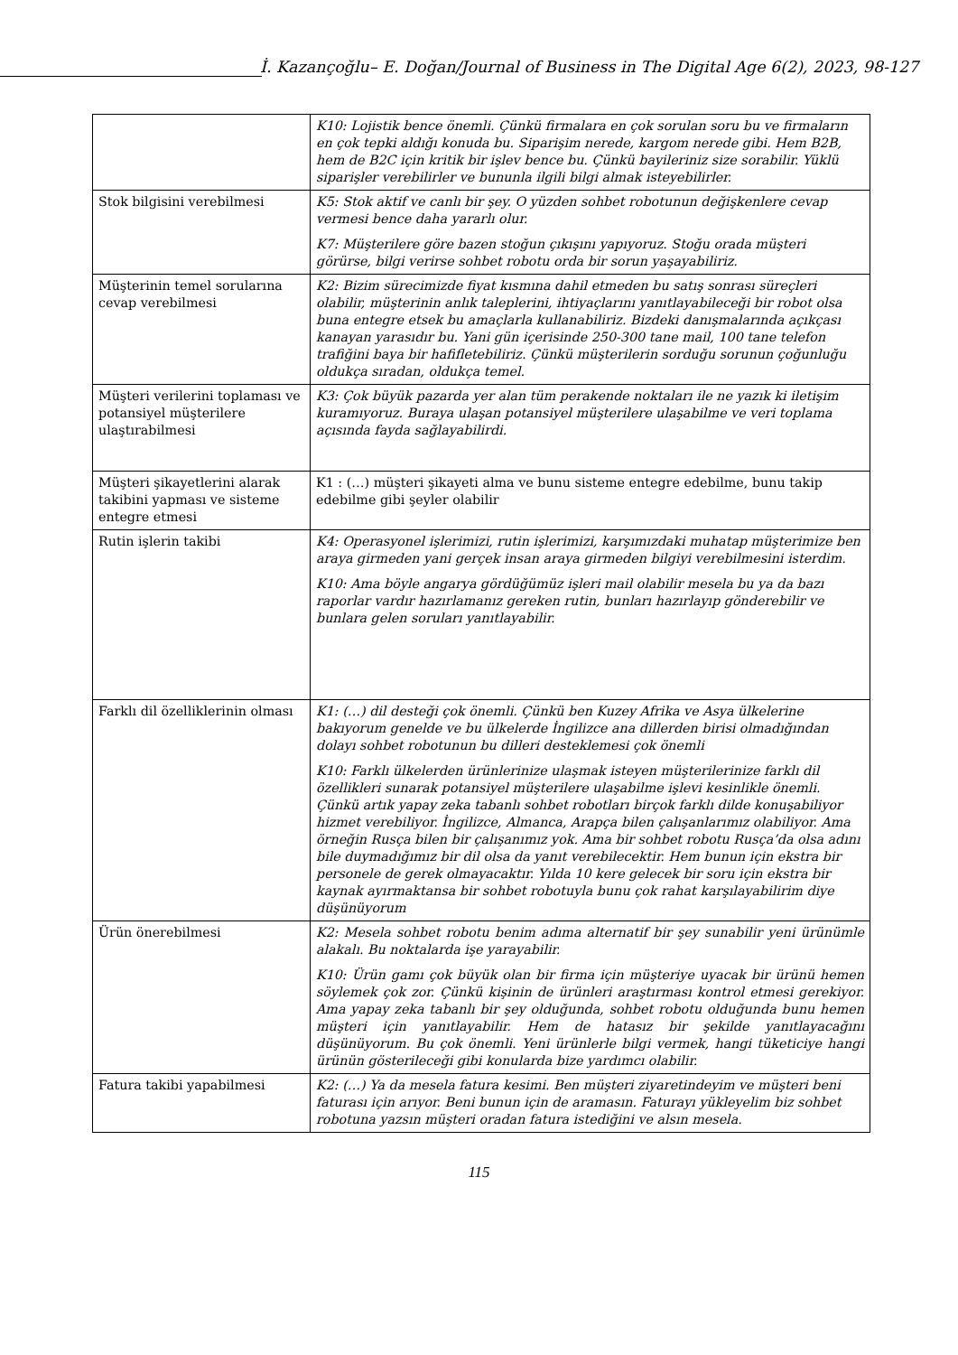İ. Kazançoğlu– E. Doğan/Journal of Business in The Digital Age 6(2), 2023, 98-127
| | K10: Lojistik bence önemli. Çünkü firmalara en çok sorulan soru bu ve firmaların en çok tepki aldığı konuda bu. Siparişim nerede, kargom nerede gibi. Hem B2B, hem de B2C için kritik bir işlev bence bu. Çünkü bayileriniz size sorabilir. Yüklü siparişler verebilirler ve bununla ilgili bilgi almak isteyebilirler. |
| Stok bilgisini verebilmesi | K5: Stok aktif ve canlı bir şey. O yüzden sohbet robotunun değişkenlere cevap vermesi bence daha yararlı olur. K7: Müşterilere göre bazen stoğun çıkışını yapıyoruz. Stoğu orada müşteri görürse, bilgi verirse sohbet robotu orda bir sorun yaşayabiliriz. |
| Müşterinin temel sorularına cevap verebilmesi | K2: Bizim sürecimizde fiyat kısmına dahil etmeden bu satış sonrası süreçleri olabilir, müşterinin anlık taleplerini, ihtiyaçlarını yanıtlayabileceği bir robot olsa buna entegre etsek bu amaçlarla kullanabiliriz. Bizdeki danışmalarında açıkçası kanayan yarasıdır bu. Yani gün içerisinde 250-300 tane mail, 100 tane telefon trafiğini baya bir hafifletebiliriz. Çünkü müşterilerin sorduğu sorunun çoğunluğu oldukça sıradan, oldukça temel. |
| Müşteri verilerini toplaması ve potansiyel müşterilere ulaştırabilmesi | K3: Çok büyük pazarda yer alan tüm perakende noktaları ile ne yazık ki iletişim kuramıyoruz. Buraya ulaşan potansiyel müşterilere ulaşabilme ve veri toplama açısında fayda sağlayabilirdi. |
| Müşteri şikayetlerini alarak takibini yapması ve sisteme entegre etmesi | K1 : (…) müşteri şikayeti alma ve bunu sisteme entegre edebilme, bunu takip edebilme gibi şeyler olabilir |
| Rutin işlerin takibi | K4: Operasyonel işlerimizi, rutin işlerimizi, karşımızdaki muhatap müşterimize ben araya girmeden yani gerçek insan araya girmeden bilgiyi verebilmesini isterdim. K10: Ama böyle angarya gördüğümüz işleri mail olabilir mesela bu ya da bazı raporlar vardır hazırlamanız gereken rutin, bunları hazırlayıp gönderebilir ve bunlara gelen soruları yanıtlayabilir. |
| Farklı dil özelliklerinin olması | K1: (…) dil desteği çok önemli. Çünkü ben Kuzey Afrika ve Asya ülkelerine bakıyorum genelde ve bu ülkelerde İngilizce ana dillerden birisi olmadığından dolayı sohbet robotunun bu dilleri desteklemesi çok önemli K10: Farklı ülkelerden ürünlerinize ulaşmak isteyen müşterilerinize farklı dil özellikleri sunarak potansiyel müşterilere ulaşabilme işlevi kesinlikle önemli. Çünkü artık yapay zeka tabanlı sohbet robotları birçok farklı dilde konuşabiliyor hizmet verebiliyor. İngilizce, Almanca, Arapça bilen çalışanlarımız olabiliyor. Ama örneğin Rusça bilen bir çalışanımız yok. Ama bir sohbet robotu Rusça’da olsa adını bile duymadığımız bir dil olsa da yanıt verebilecektir. Hem bunun için ekstra bir personele de gerek olmayacaktır. Yılda 10 kere gelecek bir soru için ekstra bir kaynak ayırmaktansa bir sohbet robotuyla bunu çok rahat karşılayabilirim diye düşünüyorum |
| Ürün önerebilmesi | K2: Mesela sohbet robotu benim adıma alternatif bir şey sunabilir yeni ürünümle alakalı. Bu noktalarda işe yarayabilir. K10: Ürün gamı çok büyük olan bir firma için müşteriye uyacak bir ürünü hemen söylemek çok zor. Çünkü kişinin de ürünleri araştırması kontrol etmesi gerekiyor. Ama yapay zeka tabanlı bir şey olduğunda, sohbet robotu olduğunda bunu hemen müşteri için yanıtlayabilir. Hem de hatasız bir şekilde yanıtlayacağını düşünüyorum. Bu çok önemli. Yeni ürünlerle bilgi vermek, hangi tüketiciye hangi ürünün gösterileceği gibi konularda bize yardımcı olabilir. |
| Fatura takibi yapabilmesi | K2: (…) Ya da mesela fatura kesimi. Ben müşteri ziyaretindeyim ve müşteri beni faturası için arıyor. Beni bunun için de aramasın. Faturayı yükleyelim biz sohbet robotuna yazsın müşteri oradan fatura istediğini ve alsın mesela. |
115